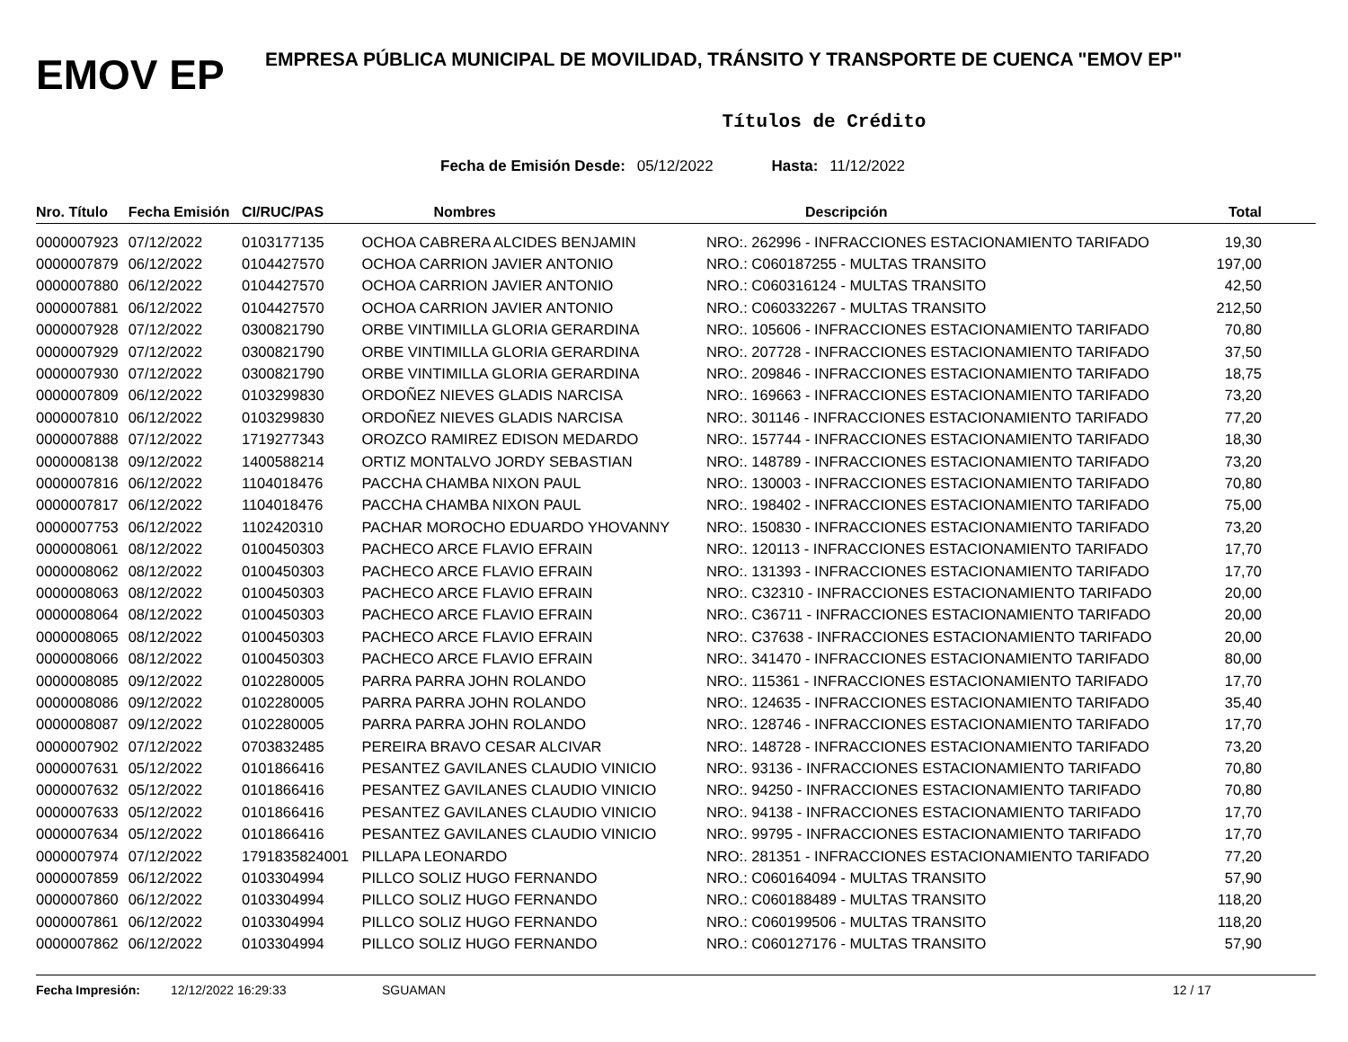EMOV EP
EMPRESA PÚBLICA MUNICIPAL DE MOVILIDAD, TRÁNSITO Y TRANSPORTE DE CUENCA "EMOV EP"
Títulos de Crédito
Fecha de Emisión Desde: 05/12/2022 Hasta: 11/12/2022
| Nro. Título | Fecha Emisión | CI/RUC/PAS | Nombres | Descripción | Total |
| --- | --- | --- | --- | --- | --- |
| 0000007923 | 07/12/2022 | 0103177135 | OCHOA CABRERA ALCIDES BENJAMIN | NRO:. 262996 - INFRACCIONES ESTACIONAMIENTO TARIFADO | 19,30 |
| 0000007879 | 06/12/2022 | 0104427570 | OCHOA CARRION JAVIER ANTONIO | NRO.: C060187255 - MULTAS TRANSITO | 197,00 |
| 0000007880 | 06/12/2022 | 0104427570 | OCHOA CARRION JAVIER ANTONIO | NRO.: C060316124 - MULTAS TRANSITO | 42,50 |
| 0000007881 | 06/12/2022 | 0104427570 | OCHOA CARRION JAVIER ANTONIO | NRO.: C060332267 - MULTAS TRANSITO | 212,50 |
| 0000007928 | 07/12/2022 | 0300821790 | ORBE VINTIMILLA GLORIA GERARDINA | NRO:. 105606 - INFRACCIONES ESTACIONAMIENTO TARIFADO | 70,80 |
| 0000007929 | 07/12/2022 | 0300821790 | ORBE VINTIMILLA GLORIA GERARDINA | NRO:. 207728 - INFRACCIONES ESTACIONAMIENTO TARIFADO | 37,50 |
| 0000007930 | 07/12/2022 | 0300821790 | ORBE VINTIMILLA GLORIA GERARDINA | NRO:. 209846 - INFRACCIONES ESTACIONAMIENTO TARIFADO | 18,75 |
| 0000007809 | 06/12/2022 | 0103299830 | ORDOÑEZ NIEVES GLADIS NARCISA | NRO:. 169663 - INFRACCIONES ESTACIONAMIENTO TARIFADO | 73,20 |
| 0000007810 | 06/12/2022 | 0103299830 | ORDOÑEZ NIEVES GLADIS NARCISA | NRO:. 301146 - INFRACCIONES ESTACIONAMIENTO TARIFADO | 77,20 |
| 0000007888 | 07/12/2022 | 1719277343 | OROZCO RAMIREZ EDISON MEDARDO | NRO:. 157744 - INFRACCIONES ESTACIONAMIENTO TARIFADO | 18,30 |
| 0000008138 | 09/12/2022 | 1400588214 | ORTIZ MONTALVO JORDY SEBASTIAN | NRO:. 148789 - INFRACCIONES ESTACIONAMIENTO TARIFADO | 73,20 |
| 0000007816 | 06/12/2022 | 1104018476 | PACCHA CHAMBA NIXON PAUL | NRO:. 130003 - INFRACCIONES ESTACIONAMIENTO TARIFADO | 70,80 |
| 0000007817 | 06/12/2022 | 1104018476 | PACCHA CHAMBA NIXON PAUL | NRO:. 198402 - INFRACCIONES ESTACIONAMIENTO TARIFADO | 75,00 |
| 0000007753 | 06/12/2022 | 1102420310 | PACHAR MOROCHO EDUARDO YHOVANNY | NRO:. 150830 - INFRACCIONES ESTACIONAMIENTO TARIFADO | 73,20 |
| 0000008061 | 08/12/2022 | 0100450303 | PACHECO ARCE FLAVIO EFRAIN | NRO:. 120113 - INFRACCIONES ESTACIONAMIENTO TARIFADO | 17,70 |
| 0000008062 | 08/12/2022 | 0100450303 | PACHECO ARCE FLAVIO EFRAIN | NRO:. 131393 - INFRACCIONES ESTACIONAMIENTO TARIFADO | 17,70 |
| 0000008063 | 08/12/2022 | 0100450303 | PACHECO ARCE FLAVIO EFRAIN | NRO:. C32310 - INFRACCIONES ESTACIONAMIENTO TARIFADO | 20,00 |
| 0000008064 | 08/12/2022 | 0100450303 | PACHECO ARCE FLAVIO EFRAIN | NRO:. C36711 - INFRACCIONES ESTACIONAMIENTO TARIFADO | 20,00 |
| 0000008065 | 08/12/2022 | 0100450303 | PACHECO ARCE FLAVIO EFRAIN | NRO:. C37638 - INFRACCIONES ESTACIONAMIENTO TARIFADO | 20,00 |
| 0000008066 | 08/12/2022 | 0100450303 | PACHECO ARCE FLAVIO EFRAIN | NRO:. 341470 - INFRACCIONES ESTACIONAMIENTO TARIFADO | 80,00 |
| 0000008085 | 09/12/2022 | 0102280005 | PARRA PARRA JOHN ROLANDO | NRO:. 115361 - INFRACCIONES ESTACIONAMIENTO TARIFADO | 17,70 |
| 0000008086 | 09/12/2022 | 0102280005 | PARRA PARRA JOHN ROLANDO | NRO:. 124635 - INFRACCIONES ESTACIONAMIENTO TARIFADO | 35,40 |
| 0000008087 | 09/12/2022 | 0102280005 | PARRA PARRA JOHN ROLANDO | NRO:. 128746 - INFRACCIONES ESTACIONAMIENTO TARIFADO | 17,70 |
| 0000007902 | 07/12/2022 | 0703832485 | PEREIRA BRAVO CESAR ALCIVAR | NRO:. 148728 - INFRACCIONES ESTACIONAMIENTO TARIFADO | 73,20 |
| 0000007631 | 05/12/2022 | 0101866416 | PESANTEZ GAVILANES CLAUDIO VINICIO | NRO:. 93136 - INFRACCIONES ESTACIONAMIENTO TARIFADO | 70,80 |
| 0000007632 | 05/12/2022 | 0101866416 | PESANTEZ GAVILANES CLAUDIO VINICIO | NRO:. 94250 - INFRACCIONES ESTACIONAMIENTO TARIFADO | 70,80 |
| 0000007633 | 05/12/2022 | 0101866416 | PESANTEZ GAVILANES CLAUDIO VINICIO | NRO:. 94138 - INFRACCIONES ESTACIONAMIENTO TARIFADO | 17,70 |
| 0000007634 | 05/12/2022 | 0101866416 | PESANTEZ GAVILANES CLAUDIO VINICIO | NRO:. 99795 - INFRACCIONES ESTACIONAMIENTO TARIFADO | 17,70 |
| 0000007974 | 07/12/2022 | 1791835824001 | PILLAPA LEONARDO | NRO:. 281351 - INFRACCIONES ESTACIONAMIENTO TARIFADO | 77,20 |
| 0000007859 | 06/12/2022 | 0103304994 | PILLCO SOLIZ HUGO FERNANDO | NRO.: C060164094 - MULTAS TRANSITO | 57,90 |
| 0000007860 | 06/12/2022 | 0103304994 | PILLCO SOLIZ HUGO FERNANDO | NRO.: C060188489 - MULTAS TRANSITO | 118,20 |
| 0000007861 | 06/12/2022 | 0103304994 | PILLCO SOLIZ HUGO FERNANDO | NRO.: C060199506 - MULTAS TRANSITO | 118,20 |
| 0000007862 | 06/12/2022 | 0103304994 | PILLCO SOLIZ HUGO FERNANDO | NRO.: C060127176 - MULTAS TRANSITO | 57,90 |
Fecha Impresión: 12/12/2022 16:29:33 SGUAMAN 12 / 17